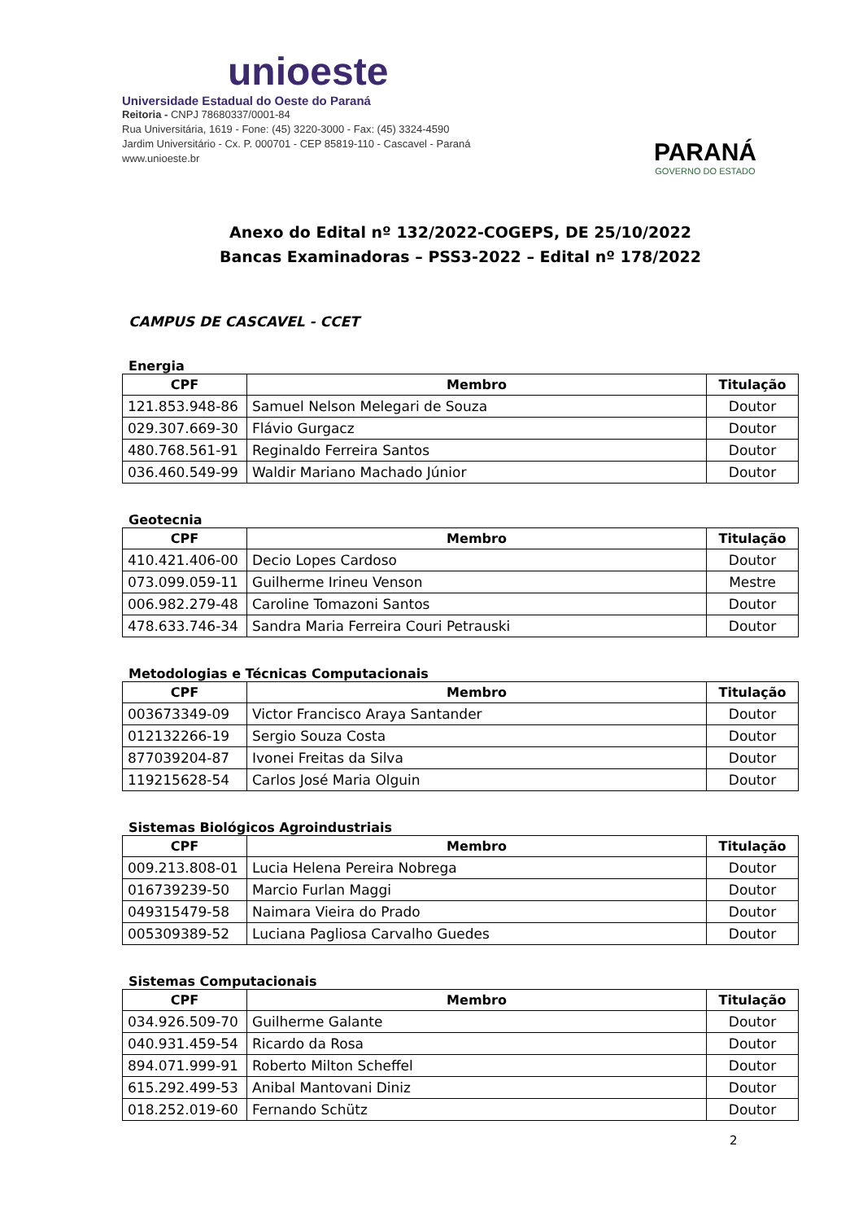unioeste
Universidade Estadual do Oeste do Paraná
Reitoria - CNPJ 78680337/0001-84
Rua Universitária, 1619 - Fone: (45) 3220-3000 - Fax: (45) 3324-4590
Jardim Universitário - Cx. P. 000701 - CEP 85819-110 - Cascavel - Paraná
www.unioeste.br
PARANÁ
GOVERNO DO ESTADO
Anexo do Edital nº 132/2022-COGEPS, DE 25/10/2022
Bancas Examinadoras – PSS3-2022 – Edital nº 178/2022
CAMPUS DE CASCAVEL - CCET
Energia
| CPF | Membro | Titulação |
| --- | --- | --- |
| 121.853.948-86 | Samuel Nelson Melegari de Souza | Doutor |
| 029.307.669-30 | Flávio Gurgacz | Doutor |
| 480.768.561-91 | Reginaldo Ferreira Santos | Doutor |
| 036.460.549-99 | Waldir Mariano Machado Júnior | Doutor |
Geotecnia
| CPF | Membro | Titulação |
| --- | --- | --- |
| 410.421.406-00 | Decio Lopes Cardoso | Doutor |
| 073.099.059-11 | Guilherme Irineu Venson | Mestre |
| 006.982.279-48 | Caroline Tomazoni Santos | Doutor |
| 478.633.746-34 | Sandra Maria Ferreira Couri Petrauski | Doutor |
Metodologias e Técnicas Computacionais
| CPF | Membro | Titulação |
| --- | --- | --- |
| 003673349-09 | Victor Francisco Araya Santander | Doutor |
| 012132266-19 | Sergio Souza Costa | Doutor |
| 877039204-87 | Ivonei Freitas da Silva | Doutor |
| 119215628-54 | Carlos José Maria Olguin | Doutor |
Sistemas Biológicos Agroindustriais
| CPF | Membro | Titulação |
| --- | --- | --- |
| 009.213.808-01 | Lucia Helena Pereira Nobrega | Doutor |
| 016739239-50 | Marcio Furlan Maggi | Doutor |
| 049315479-58 | Naimara Vieira do Prado | Doutor |
| 005309389-52 | Luciana Pagliosa Carvalho Guedes | Doutor |
Sistemas Computacionais
| CPF | Membro | Titulação |
| --- | --- | --- |
| 034.926.509-70 | Guilherme Galante | Doutor |
| 040.931.459-54 | Ricardo da Rosa | Doutor |
| 894.071.999-91 | Roberto Milton Scheffel | Doutor |
| 615.292.499-53 | Anibal Mantovani Diniz | Doutor |
| 018.252.019-60 | Fernando Schütz | Doutor |
2